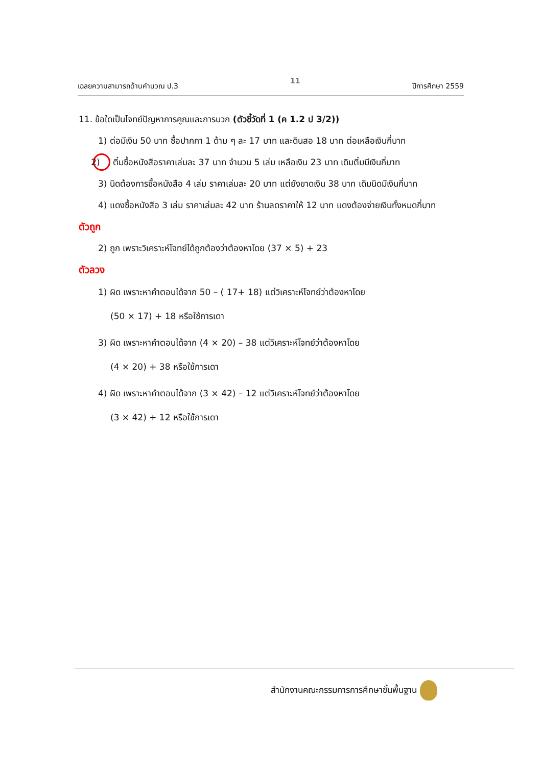เฉลยความสามารถด้านคำนวณ ป.3 11 ปีการศึกษา 2559
11. ข้อใดเป็นโจทย์ปัญหาการคูณและการบวก (ตัวชี้วัดที่ 1 (ค 1.2 ป 3/2))
1) ต่อมีเงิน 50 บาท ซื้อปากกา 1 ด้าม ๆ ละ 17 บาท และดินสอ 18 บาท ต่อเหลือเงินกี่บาท
2) ติ๋มซื้อหนังสือราคาเล่มละ 37 บาท จำนวน 5 เล่ม เหลือเงิน 23 บาท เดิมติ๋มมีเงินกี่บาท
3) นิดต้องการซื้อหนังสือ 4 เล่ม ราคาเล่มละ 20 บาท แต่ยังขาดเงิน 38 บาท เดิมนิดมีเงินกี่บาท
4) แดงซื้อหนังสือ 3 เล่ม ราคาเล่มละ 42 บาท ร้านลดราคาให้ 12 บาท แดงต้องจ่ายเงินทั้งหมดกี่บาท
ตัวถูก
2) ถูก เพราะวิเคราะห์โจทย์ได้ถูกต้องว่าต้องหาโดย (37 × 5) + 23
ตัวลวง
1) ผิด เพราะหาคำตอบได้จาก 50 – ( 17+ 18) แต่วิเคราะห์โจทย์ว่าต้องหาโดย
(50 × 17) + 18 หรือใช้การเดา
3) ผิด เพราะหาคำตอบได้จาก (4 × 20) – 38 แต่วิเคราะห์โจทย์ว่าต้องหาโดย
(4 × 20) + 38 หรือใช้การเดา
4) ผิด เพราะหาคำตอบได้จาก (3 × 42) – 12 แต่วิเคราะห์โจทย์ว่าต้องหาโดย
(3 × 42) + 12 หรือใช้การเดา
สำนักงานคณะกรรมการการศึกษาขั้นพื้นฐาน